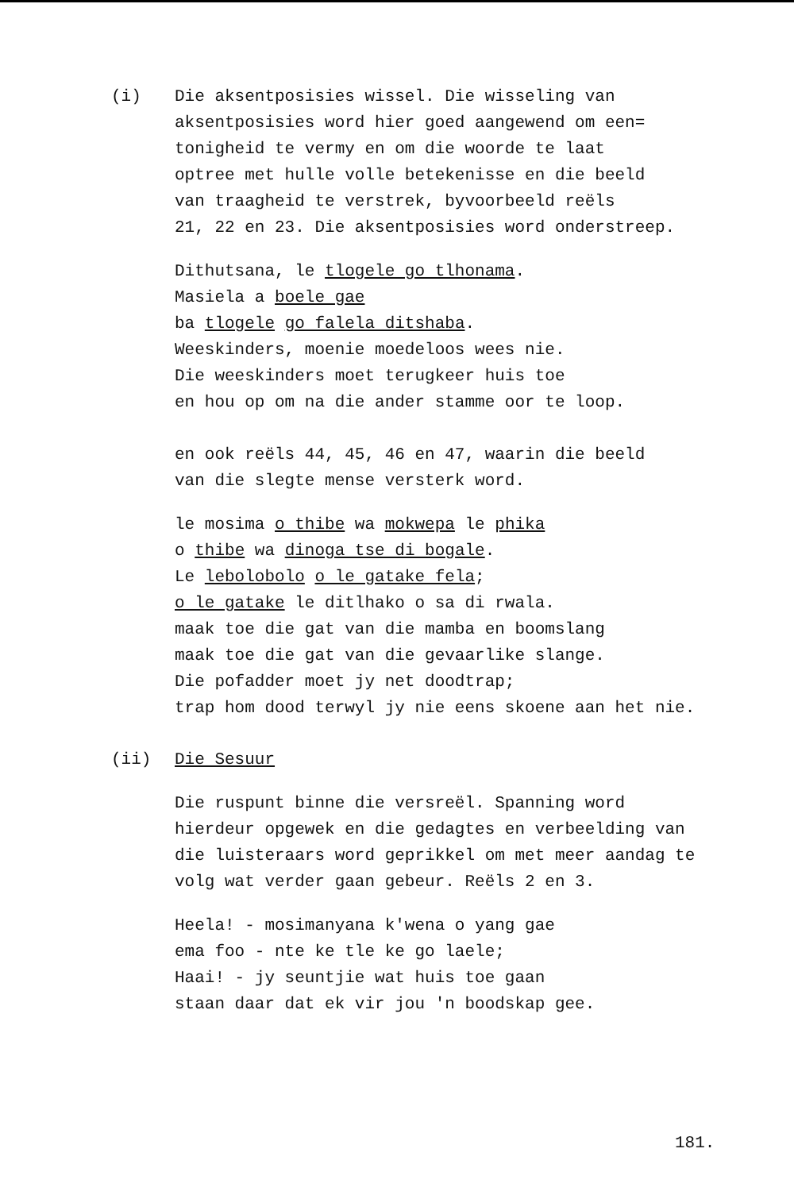(i)
Die aksentposisies wissel. Die wisseling van aksentposisies word hier goed aangewend om een=
tonigheid te vermy en om die woorde te laat
optree met hulle volle betekenisse en die beeld
van traagheid te verstrek, byvoorbeeld reëls
21, 22 en 23. Die aksentposisies word onderstreep.
Dithutsana, le tlogele go tlhonama.
Masiela a boele gae
ba tlogele go falela ditshaba.
Weeskinders, moenie moedeloos wees nie.
Die weeskinders moet terugkeer huis toe
en hou op om na die ander stamme oor te loop.
en ook reëls 44, 45, 46 en 47, waarin die beeld
van die slegte mense versterk word.
le mosima o thibe wa mokwepa le phika
o thibe wa dinoga tse di bogale.
Le lebolobolo o le gatake fela;
o le gatake le ditlhako o sa di rwala.
maak toe die gat van die mamba en boomslang
maak toe die gat van die gevaarlike slange.
Die pofadder moet jy net doodtrap;
trap hom dood terwyl jy nie eens skoene aan het nie.
(ii)
Die Sesuur
Die ruspunt binne die versreël. Spanning word
hierdeur opgewek en die gedagtes en verbeelding van
die luisteraars word geprikkel om met meer aandag te
volg wat verder gaan gebeur. Reëls 2 en 3.
Heela! - mosimanyana k'wena o yang gae
ema foo - nte ke tle ke go laele;
Haai! - jy seuntjie wat huis toe gaan
staan daar dat ek vir jou 'n boodskap gee.
181.